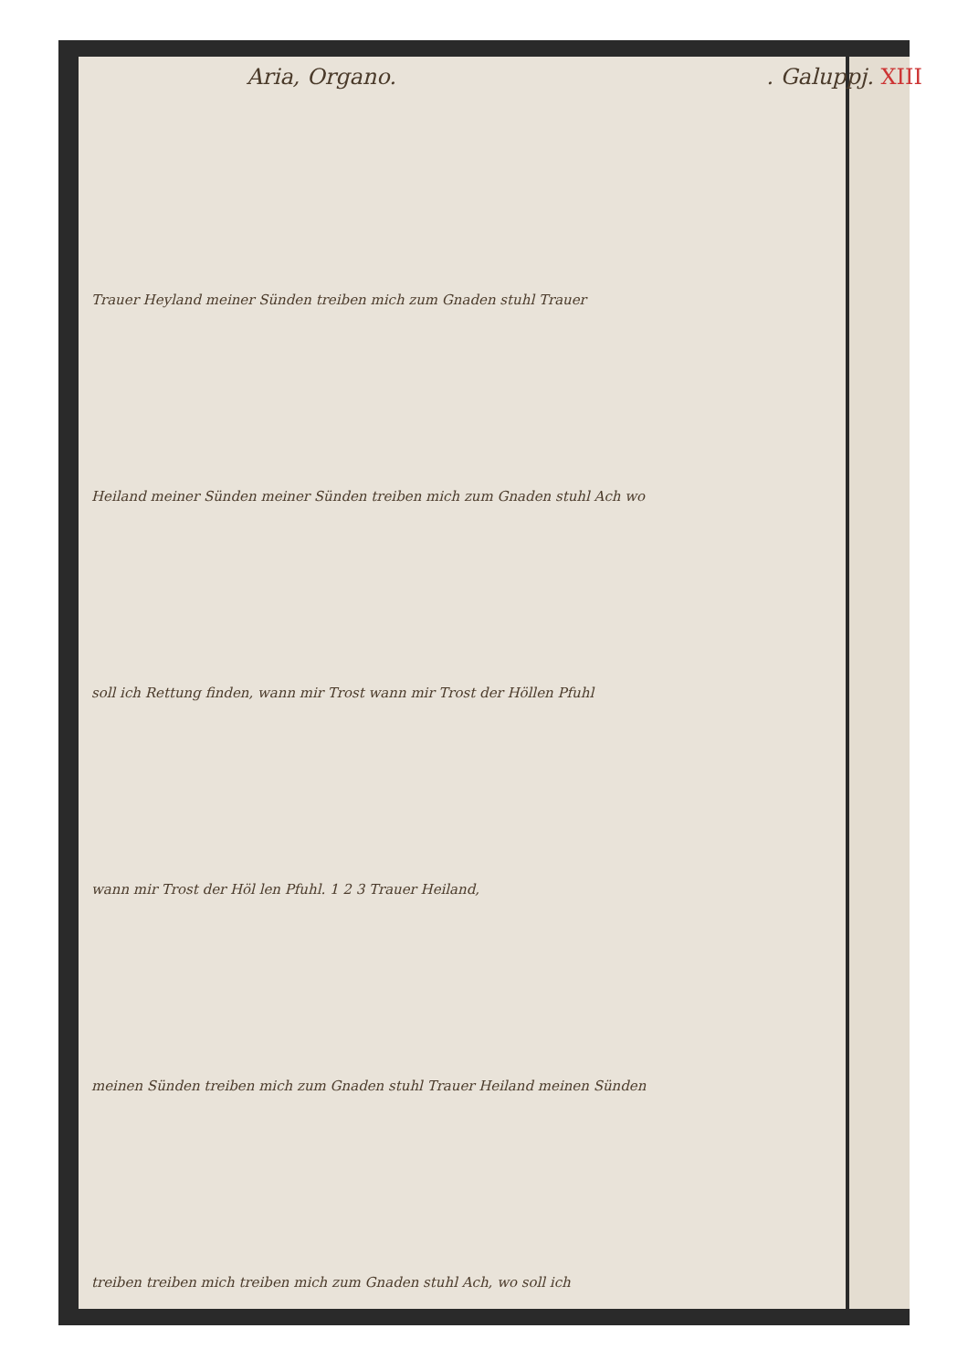Aria, Organo.. Galuppj. XIII
Trauer Heyland meiner Sünden treiben mich zum Gnaden stuhl Trauer
Heiland meiner Sünden meiner Sünden treiben mich zum Gnaden stuhl Ach wo
soll ich Rettung finden, wann mir Trost wann mir Trost der Höllen Pfuhl
wann mir Trost der Höl len Pfuhl. 1 2 3 Trauer Heiland,
meinen Sünden treiben mich zum Gnaden stuhl Trauer Heiland meinen Sünden
treiben treiben mich treiben mich zum Gnaden stuhl Ach, wo soll ich